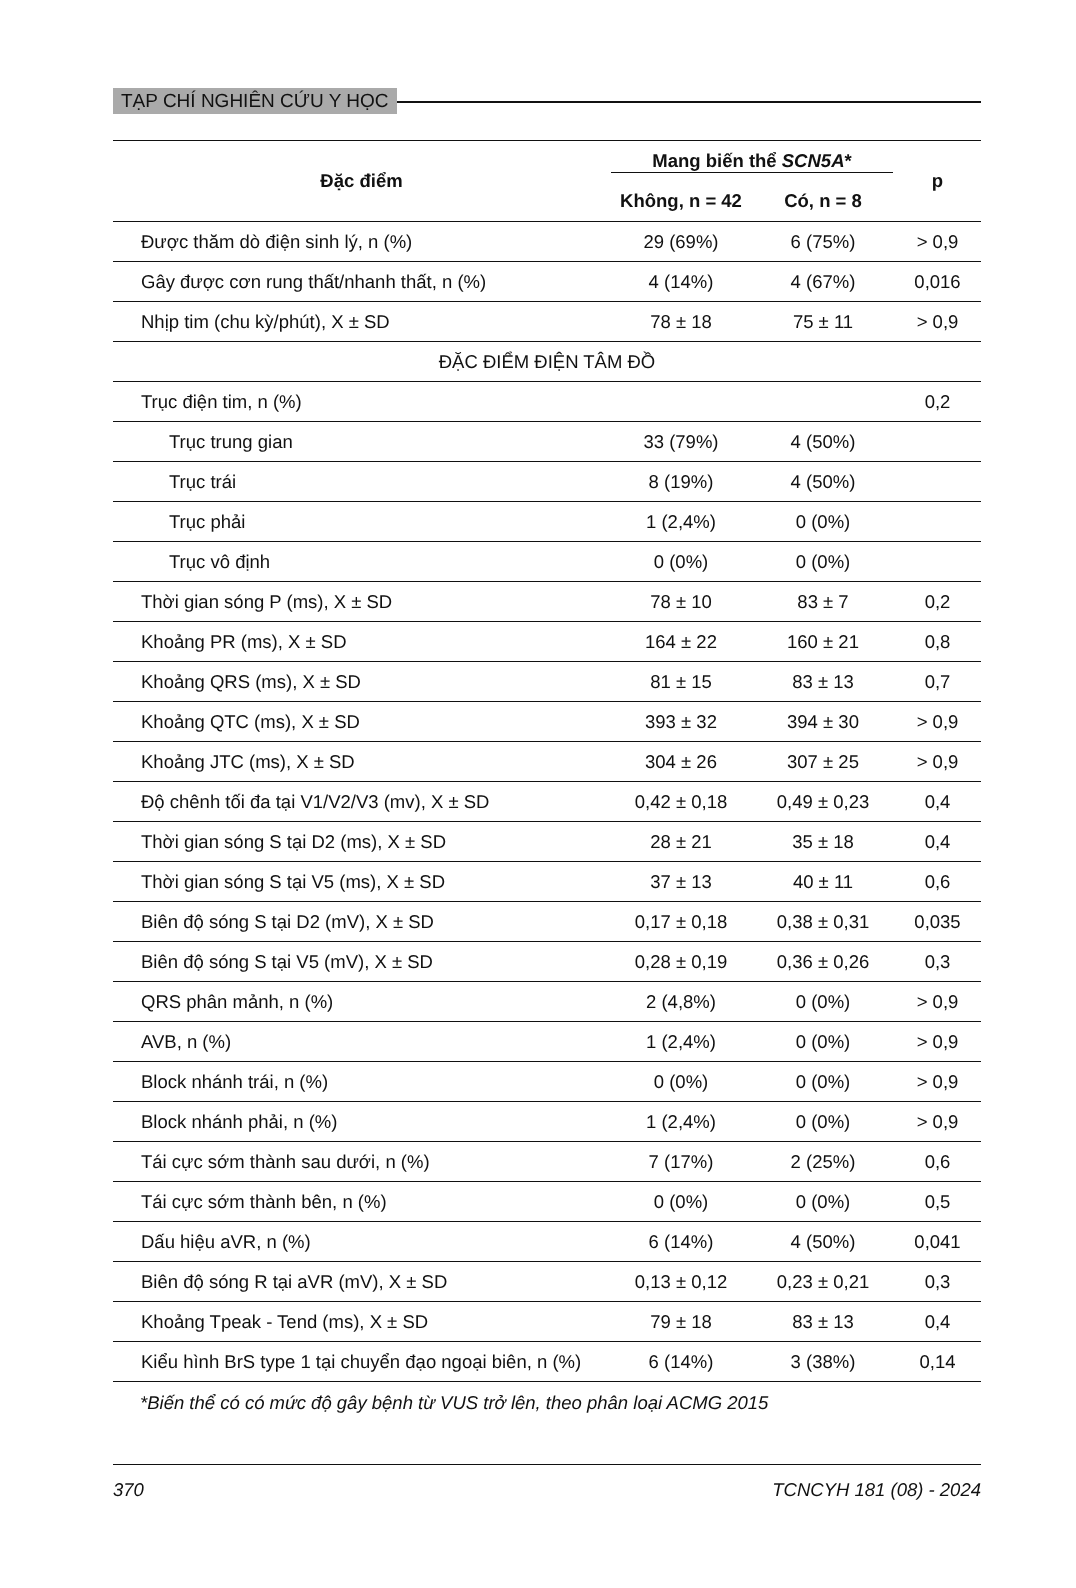TẠP CHÍ NGHIÊN CỨU Y HỌC
| Đặc điểm | Mang biến thể SCN5A * | | p |
| --- | --- | --- | --- |
| | Không, n = 42 | Có, n = 8 | |
| Được thăm dò điện sinh lý, n (%) | 29 (69%) | 6 (75%) | > 0,9 |
| Gây được cơn rung thất/nhanh thất, n (%) | 4 (14%) | 4 (67%) | 0,016 |
| Nhịp tim (chu kỳ/phút), X ± SD | 78 ± 18 | 75 ± 11 | > 0,9 |
| ĐẶC ĐIỂM ĐIỆN TÂM ĐỒ | | | |
| Trục điện tim, n (%) | | | 0,2 |
| Trục trung gian | 33 (79%) | 4 (50%) | |
| Trục trái | 8 (19%) | 4 (50%) | |
| Trục phải | 1 (2,4%) | 0 (0%) | |
| Trục vô định | 0 (0%) | 0 (0%) | |
| Thời gian sóng P (ms), X ± SD | 78 ± 10 | 83 ± 7 | 0,2 |
| Khoảng PR (ms), X ± SD | 164 ± 22 | 160 ± 21 | 0,8 |
| Khoảng QRS (ms), X ± SD | 81 ± 15 | 83 ± 13 | 0,7 |
| Khoảng QTC (ms), X ± SD | 393 ± 32 | 394 ± 30 | > 0,9 |
| Khoảng JTC (ms), X ± SD | 304 ± 26 | 307 ± 25 | > 0,9 |
| Độ chênh tối đa tại V1/V2/V3 (mv), X ± SD | 0,42 ± 0,18 | 0,49 ± 0,23 | 0,4 |
| Thời gian sóng S tại D2 (ms), X ± SD | 28 ± 21 | 35 ± 18 | 0,4 |
| Thời gian sóng S tại V5 (ms), X ± SD | 37 ± 13 | 40 ± 11 | 0,6 |
| Biên độ sóng S tại D2 (mV), X ± SD | 0,17 ± 0,18 | 0,38 ± 0,31 | 0,035 |
| Biên độ sóng S tại V5 (mV), X ± SD | 0,28 ± 0,19 | 0,36 ± 0,26 | 0,3 |
| QRS phân mảnh, n (%) | 2 (4,8%) | 0 (0%) | > 0,9 |
| AVB, n (%) | 1 (2,4%) | 0 (0%) | > 0,9 |
| Block nhánh trái, n (%) | 0 (0%) | 0 (0%) | > 0,9 |
| Block nhánh phải, n (%) | 1 (2,4%) | 0 (0%) | > 0,9 |
| Tái cực sớm thành sau dưới, n (%) | 7 (17%) | 2 (25%) | 0,6 |
| Tái cực sớm thành bên, n (%) | 0 (0%) | 0 (0%) | 0,5 |
| Dấu hiệu aVR, n (%) | 6 (14%) | 4 (50%) | 0,041 |
| Biên độ sóng R tại aVR (mV), X ± SD | 0,13 ± 0,12 | 0,23 ± 0,21 | 0,3 |
| Khoảng Tpeak - Tend (ms), X ± SD | 79 ± 18 | 83 ± 13 | 0,4 |
| Kiểu hình BrS type 1 tại chuyển đạo ngoại biên, n (%) | 6 (14%) | 3 (38%) | 0,14 |
*Biến thể có có mức độ gây bệnh từ VUS trở lên, theo phân loại ACMG 2015
370 TCNCYH 181 (08) - 2024